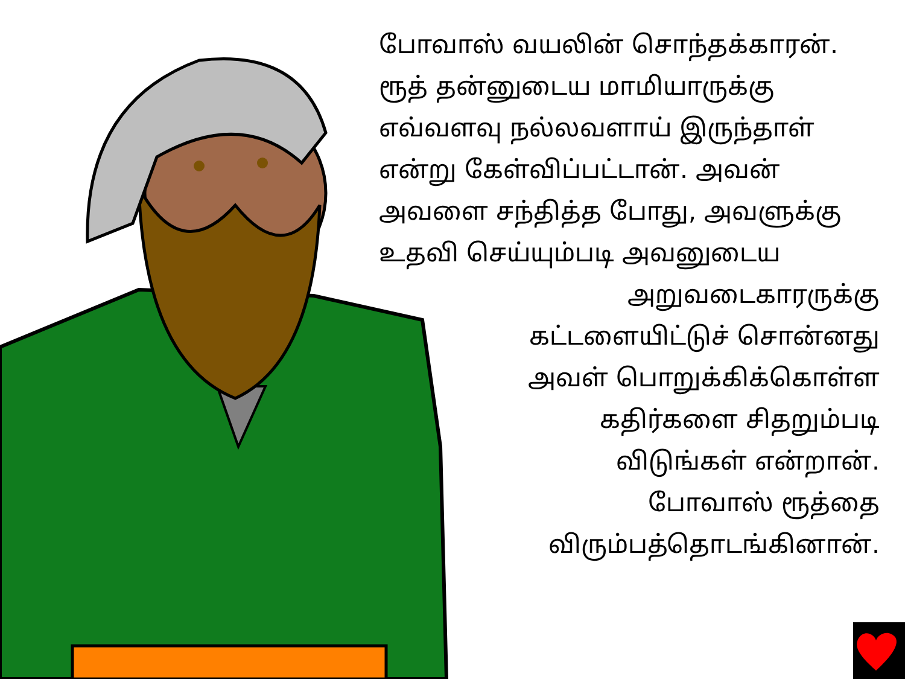போவாஸ் வயலின் சொந்தக்காரன்.
ரூத் தன்னுடைய மாமியாருக்கு
எவ்வளவு நல்லவளாய் இருந்தாள்
என்று கேள்விப்பட்டான். அவன்
அவளை சந்தித்த போது, அவளுக்கு
உதவி செய்யும்படி அவனுடைய
அறுவடைகாரருக்கு
கட்டளையிட்டுச் சொன்னது
அவள் பொறுக்கிக்கொள்ள
கதிர்களை சிதறும்படி
விடுங்கள் என்றான்.
போவாஸ் ரூத்தை
விரும்பத்தொடங்கினான்.